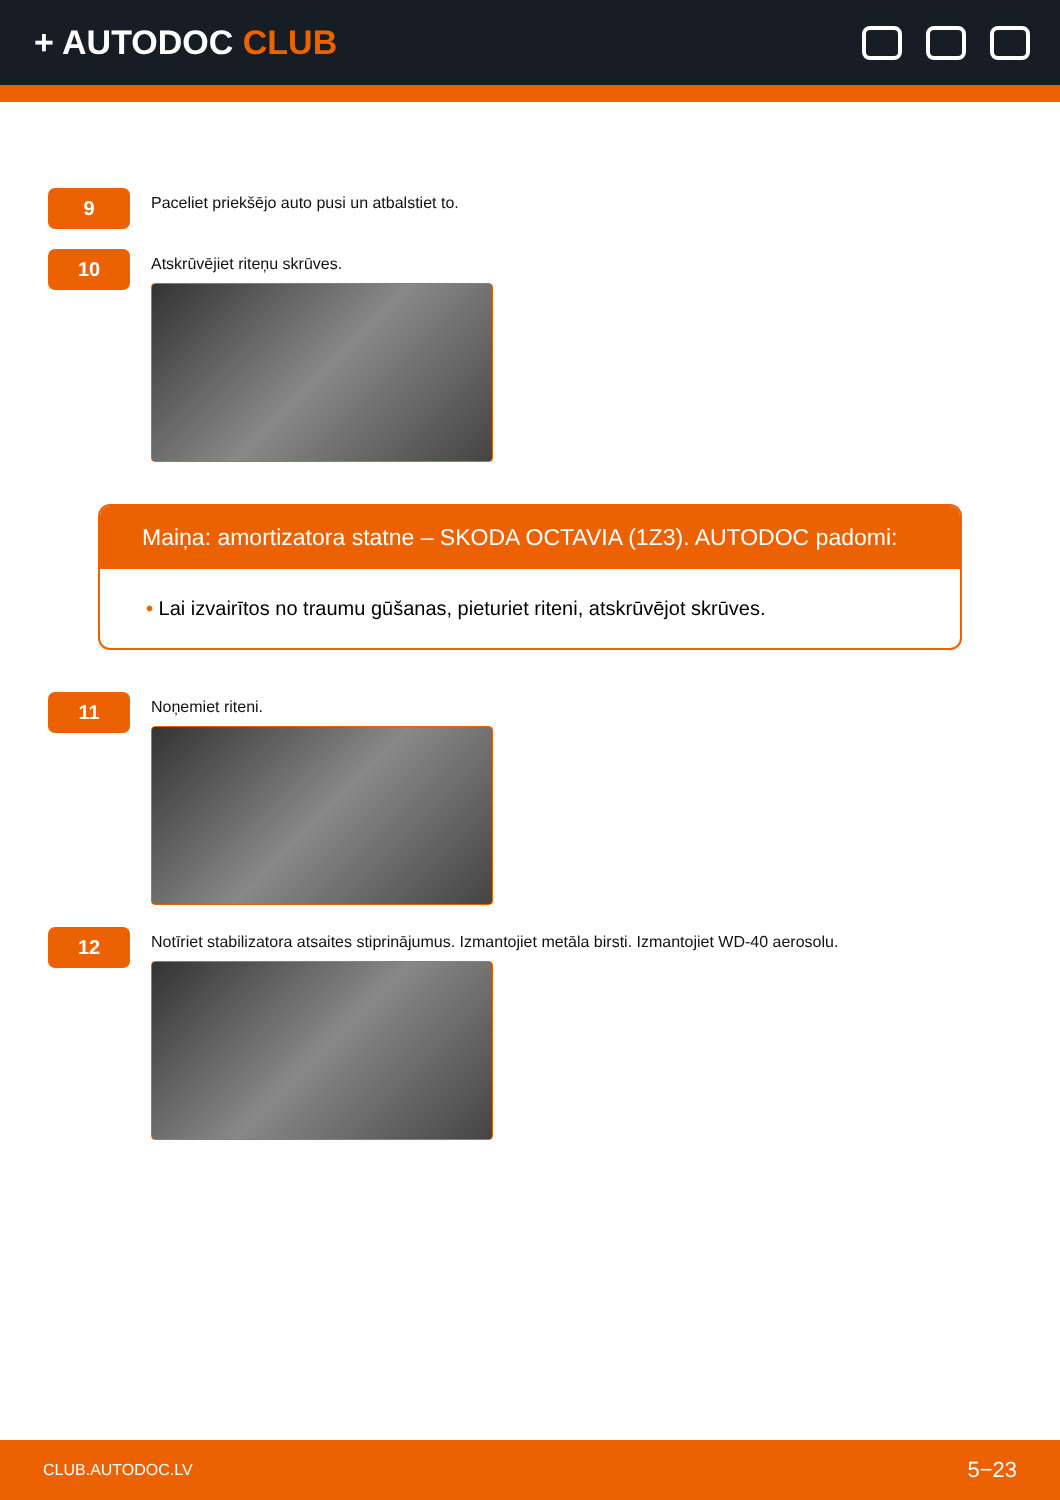+ AUTODOC CLUB
9
Paceliet priekšējo auto pusi un atbalstiet to.
10
Atskrūvējiet riteņu skrūves.
Maiņa: amortizatora statne – SKODA OCTAVIA (1Z3). AUTODOC padomi:
• Lai izvairītos no traumu gūšanas, pieturiet riteni, atskrūvējot skrūves.
11
Noņemiet riteni.
12
Notīriet stabilizatora atsaites stiprinājumus. Izmantojiet metāla birsti. Izmantojiet WD-40 aerosolu.
CLUB.AUTODOC.LV 5−23